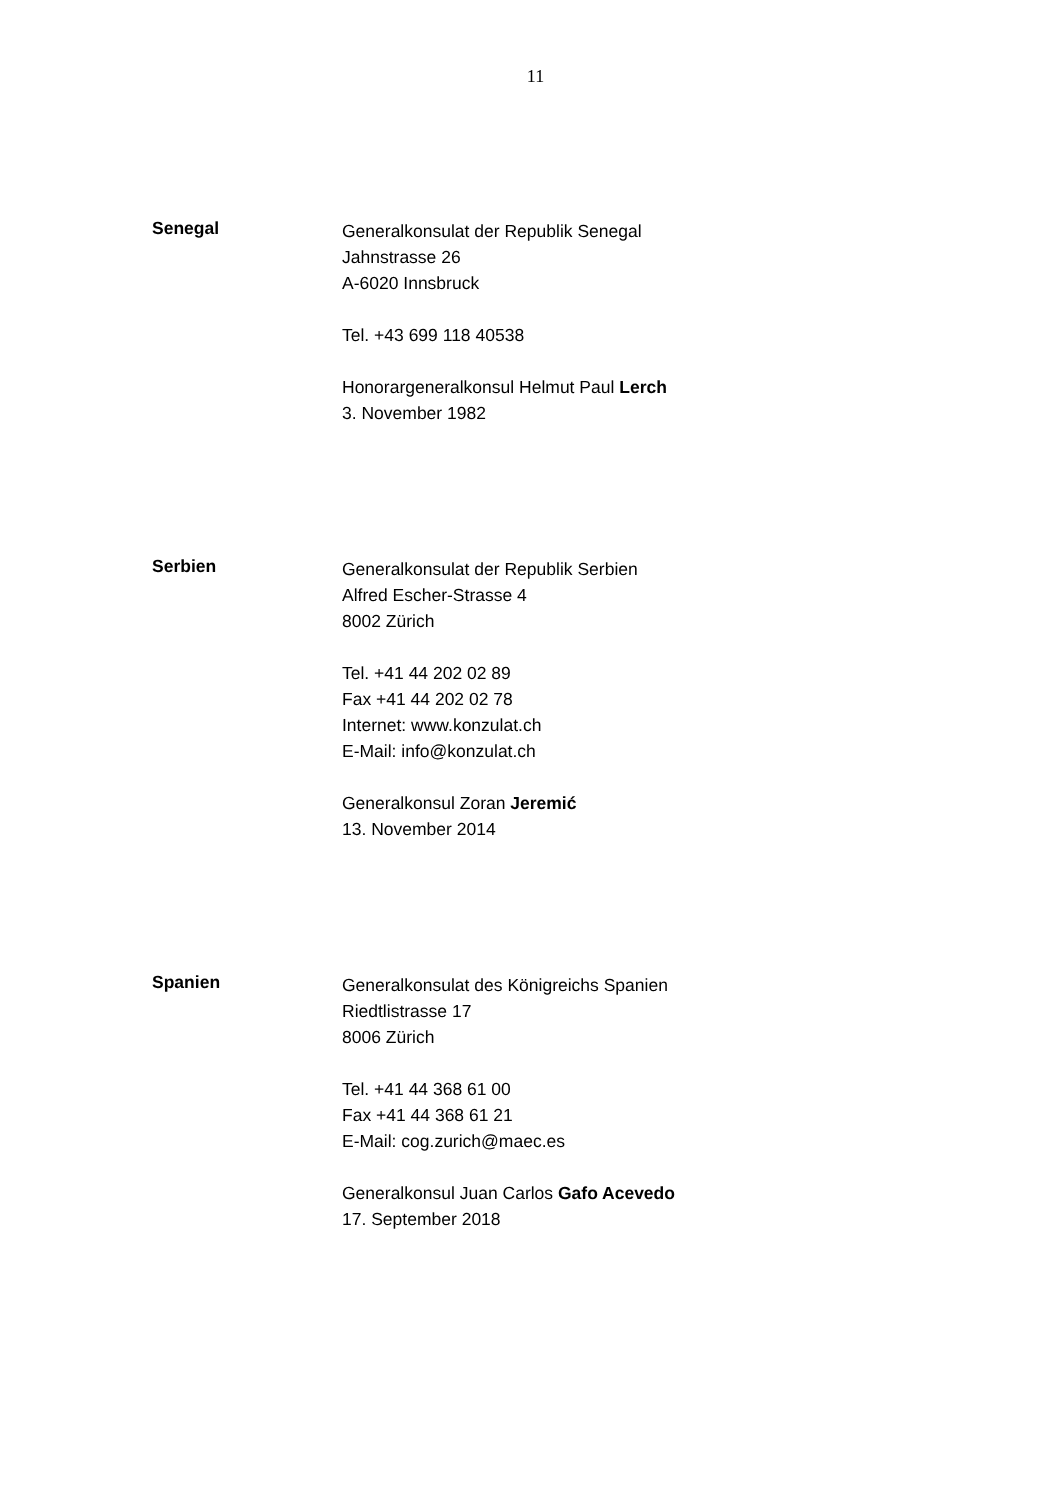11
Senegal
Generalkonsulat der Republik Senegal
Jahnstrasse 26
A-6020 Innsbruck
Tel. +43 699 118 40538
Honorargeneralkonsul Helmut Paul Lerch
3. November 1982
Serbien
Generalkonsulat der Republik Serbien
Alfred Escher-Strasse 4
8002 Zürich
Tel. +41 44 202 02 89
Fax +41 44 202 02 78
Internet: www.konzulat.ch
E-Mail: info@konzulat.ch
Generalkonsul Zoran Jeremić
13. November 2014
Spanien
Generalkonsulat des Königreichs Spanien
Riedtlistrasse 17
8006 Zürich
Tel. +41 44 368 61 00
Fax +41 44 368 61 21
E-Mail: cog.zurich@maec.es
Generalkonsul Juan Carlos Gafo Acevedo
17. September 2018